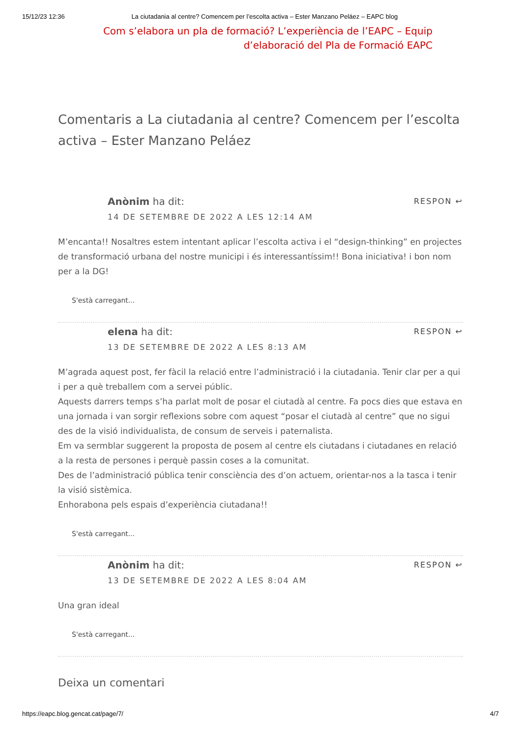15/12/23 12:36 La ciutadania al centre? Comencem per l’escolta activa – Ester Manzano Peláez – EAPC blog
Com s’elabora un pla de formació? L’experiència de l’EAPC – Equip d’elaboració del Pla de Formació EAPC
Comentaris a La ciutadania al centre? Comencem per l’escolta activa – Ester Manzano Peláez
RESPON ↩
Anònim ha dit:
14 DE SETEMBRE DE 2022 A LES 12:14 AM
M’encanta!! Nosaltres estem intentant aplicar l’escolta activa i el “design-thinking” en projectes de transformació urbana del nostre municipi i és interessantíssim!! Bona iniciativa! i bon nom per a la DG!
S'està carregant...
RESPON ↩
elena ha dit:
13 DE SETEMBRE DE 2022 A LES 8:13 AM
M’agrada aquest post, fer fàcil la relació entre l’administració i la ciutadania. Tenir clar per a qui i per a què treballem com a servei públic.
Aquests darrers temps s’ha parlat molt de posar el ciutadà al centre. Fa pocs dies que estava en una jornada i van sorgir reflexions sobre com aquest “posar el ciutadà al centre” que no sigui des de la visió individualista, de consum de serveis i paternalista.
Em va sermblar suggerent la proposta de posem al centre els ciutadans i ciutadanes en relació a la resta de persones i perquè passin coses a la comunitat.
Des de l’administració pública tenir consciència des d’on actuem, orientar-nos a la tasca i tenir la visió sistèmica.
Enhorabona pels espais d’experiència ciutadana!!
S'està carregant...
RESPON ↩
Anònim ha dit:
13 DE SETEMBRE DE 2022 A LES 8:04 AM
Una gran ideal
S'està carregant...
Deixa un comentari
https://eapc.blog.gencat.cat/page/7/ 4/7